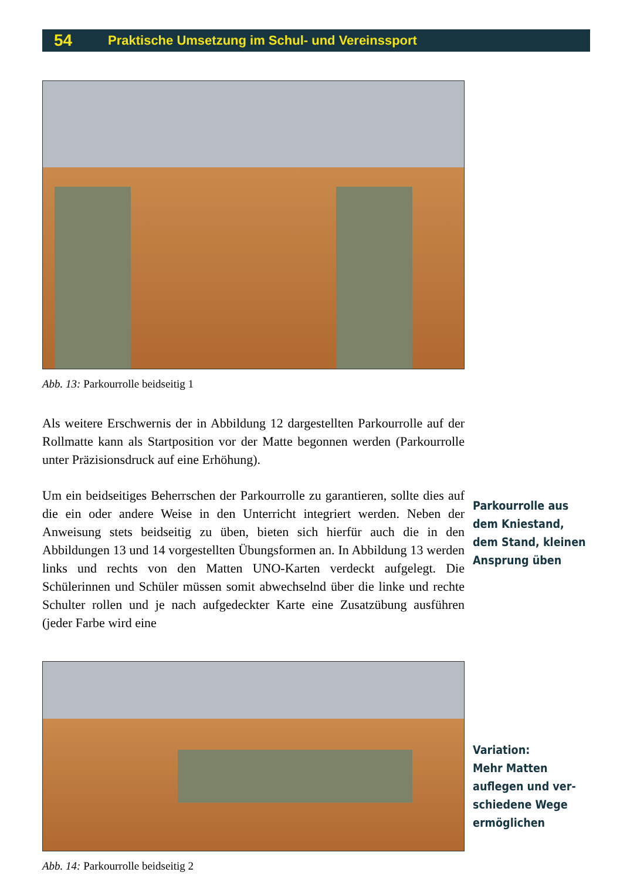54 Praktische Umsetzung im Schul- und Vereinssport
Abb. 13: Parkourrolle beidseitig 1
Als weitere Erschwernis der in Abbildung 12 dargestellten Parkour­rolle auf der Rollmatte kann als Startposition vor der Matte begonnen werden (Parkourrolle unter Präzisionsdruck auf eine Erhöhung).
Um ein beidseitiges Beherrschen der Parkourrolle zu garantieren, sollte dies auf die ein oder andere Weise in den Unterricht integriert werden. Neben der Anweisung stets beidseitig zu üben, bieten sich hierfür auch die in den Abbildungen 13 und 14 vorgestellten Übungsformen an. In Abbildung 13 werden links und rechts von den Matten UNO-Karten verdeckt aufgelegt. Die Schülerinnen und Schüler müssen somit abwechselnd über die linke und rechte Schulter rollen und je nach auf­gedeckter Karte eine Zusatzübung ausführen (jeder Farbe wird eine
Abb. 14: Parkourrolle beidseitig 2
Parkourrolle aus
dem Kniestand,
dem Stand, kleinen
Ansprung üben
Variation:
Mehr Matten
auflegen und ver-
schiedene Wege
ermöglichen